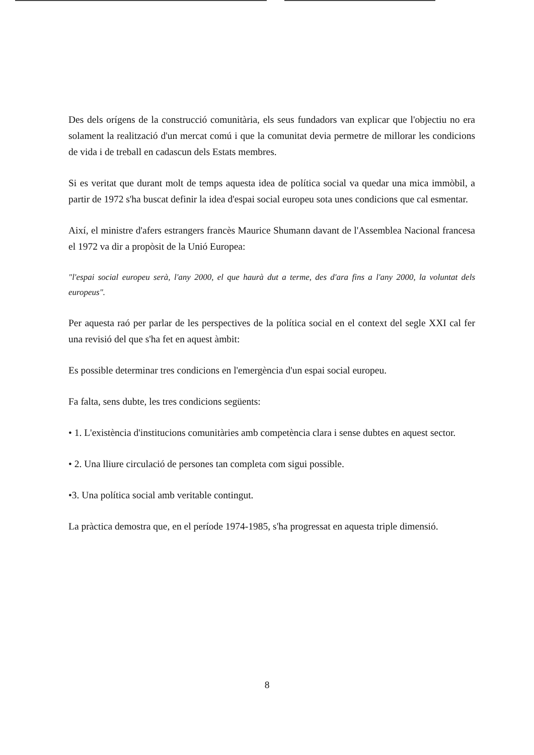Des dels orígens de la construcció comunitària, els seus fundadors van explicar que l'objectiu no era solament la realització d'un mercat comú i que la comunitat devia permetre de millorar les condicions de vida i de treball en cadascun dels Estats membres.
Si es veritat que durant molt de temps aquesta idea de política social va quedar una mica immòbil, a partir de 1972 s'ha buscat definir la idea d'espai social europeu sota unes condicions que cal esmentar.
Així, el ministre d'afers estrangers francès Maurice Shumann davant de l'Assemblea Nacional francesa el 1972 va dir a propòsit de la Unió Europea:
"l'espai social europeu serà, l'any 2000, el que haurà dut a terme, des d'ara fins a l'any 2000, la voluntat dels europeus".
Per aquesta raó per parlar de les perspectives de la política social en el context del segle XXI cal fer una revisió del que s'ha fet en aquest àmbit:
Es possible determinar tres condicions en l'emergència d'un espai social europeu.
Fa falta, sens dubte, les tres condicions següents:
• 1. L'existència d'institucions comunitàries amb competència clara i sense dubtes en aquest sector.
• 2. Una lliure circulació de persones tan completa com sigui possible.
•3. Una política social amb veritable contingut.
La pràctica demostra que, en el període 1974-1985, s'ha progressat en aquesta triple dimensió.
8